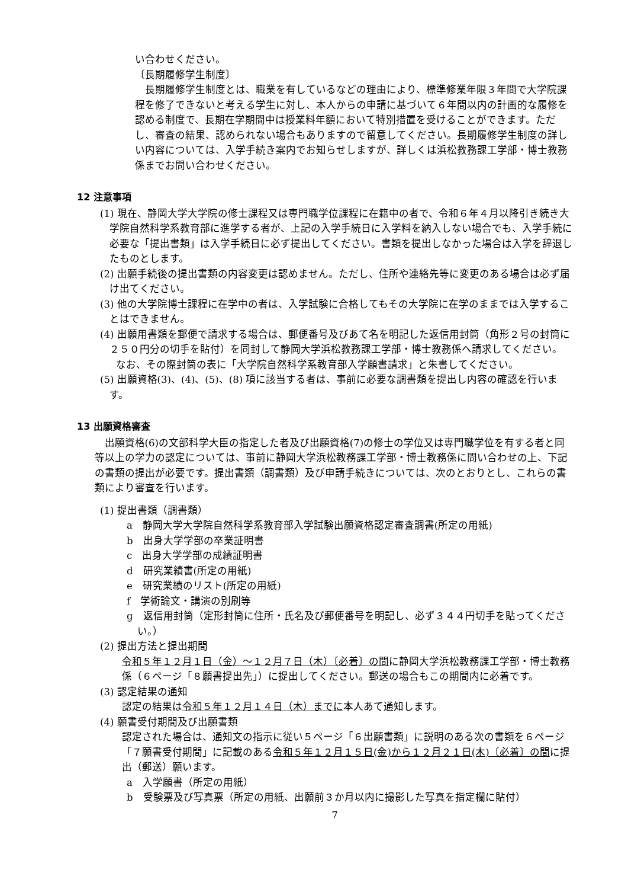い合わせください。
〔長期履修学生制度〕
長期履修学生制度とは、職業を有しているなどの理由により、標準修業年限３年間で大学院課程を修了できないと考える学生に対し、本人からの申請に基づいて６年間以内の計画的な履修を認める制度で、長期在学期間中は授業料年額において特別措置を受けることができます。ただし、審査の結果、認められない場合もありますので留意してください。長期履修学生制度の詳しい内容については、入学手続き案内でお知らせしますが、詳しくは浜松教務課工学部・博士教務係までお問い合わせください。
12 注意事項
(1) 現在、静岡大学大学院の修士課程又は専門職学位課程に在籍中の者で、令和６年４月以降引き続き大学院自然科学系教育部に進学する者が、上記の入学手続日に入学料を納入しない場合でも、入学手続に必要な「提出書類」は入学手続日に必ず提出してください。書類を提出しなかった場合は入学を辞退したものとします。
(2) 出願手続後の提出書類の内容変更は認めません。ただし、住所や連絡先等に変更のある場合は必ず届け出てください。
(3) 他の大学院博士課程に在学中の者は、入学試験に合格してもその大学院に在学のままでは入学することはできません。
(4) 出願用書類を郵便で請求する場合は、郵便番号及びあて名を明記した返信用封筒（角形２号の封筒に２５０円分の切手を貼付）を同封して静岡大学浜松教務課工学部・博士教務係へ請求してください。
なお、その際封筒の表に「大学院自然科学系教育部入学願書請求」と朱書してください。
(5) 出願資格(3)、(4)、(5)、(8) 項に該当する者は、事前に必要な調書類を提出し内容の確認を行います。
13 出願資格審査
出願資格(6)の文部科学大臣の指定した者及び出願資格(7)の修士の学位又は専門職学位を有する者と同等以上の学力の認定については、事前に静岡大学浜松教務課工学部・博士教務係に問い合わせの上、下記の書類の提出が必要です。提出書類（調書類）及び申請手続きについては、次のとおりとし、これらの書類により審査を行います。
(1) 提出書類（調書類）
a　静岡大学大学院自然科学系教育部入学試験出願資格認定審査調書(所定の用紙)
b　出身大学学部の卒業証明書
c　出身大学学部の成績証明書
d　研究業績書(所定の用紙)
e　研究業績のリスト(所定の用紙)
f　学術論文・講演の別刷等
g　返信用封筒（定形封筒に住所・氏名及び郵便番号を明記し、必ず３４４円切手を貼ってください。）
(2) 提出方法と提出期間
令和５年１２月１日（金）～１２月７日（木）〔必着〕の間に静岡大学浜松教務課工学部・博士教務係（６ページ「８願書提出先」）に提出してください。郵送の場合もこの期間内に必着です。
(3) 認定結果の通知
認定の結果は令和５年１２月１４日（木）までに本人あて通知します。
(4) 願書受付期間及び出願書類
認定された場合は、通知文の指示に従い５ページ「６出願書類」に説明のある次の書類を６ページ「７願書受付期間」に記載のある令和５年１２月１５日(金)から１２月２１日(木)〔必着〕の間に提出（郵送）願います。
a　入学願書（所定の用紙）
b　受験票及び写真票（所定の用紙、出願前３か月以内に撮影した写真を指定欄に貼付）
7